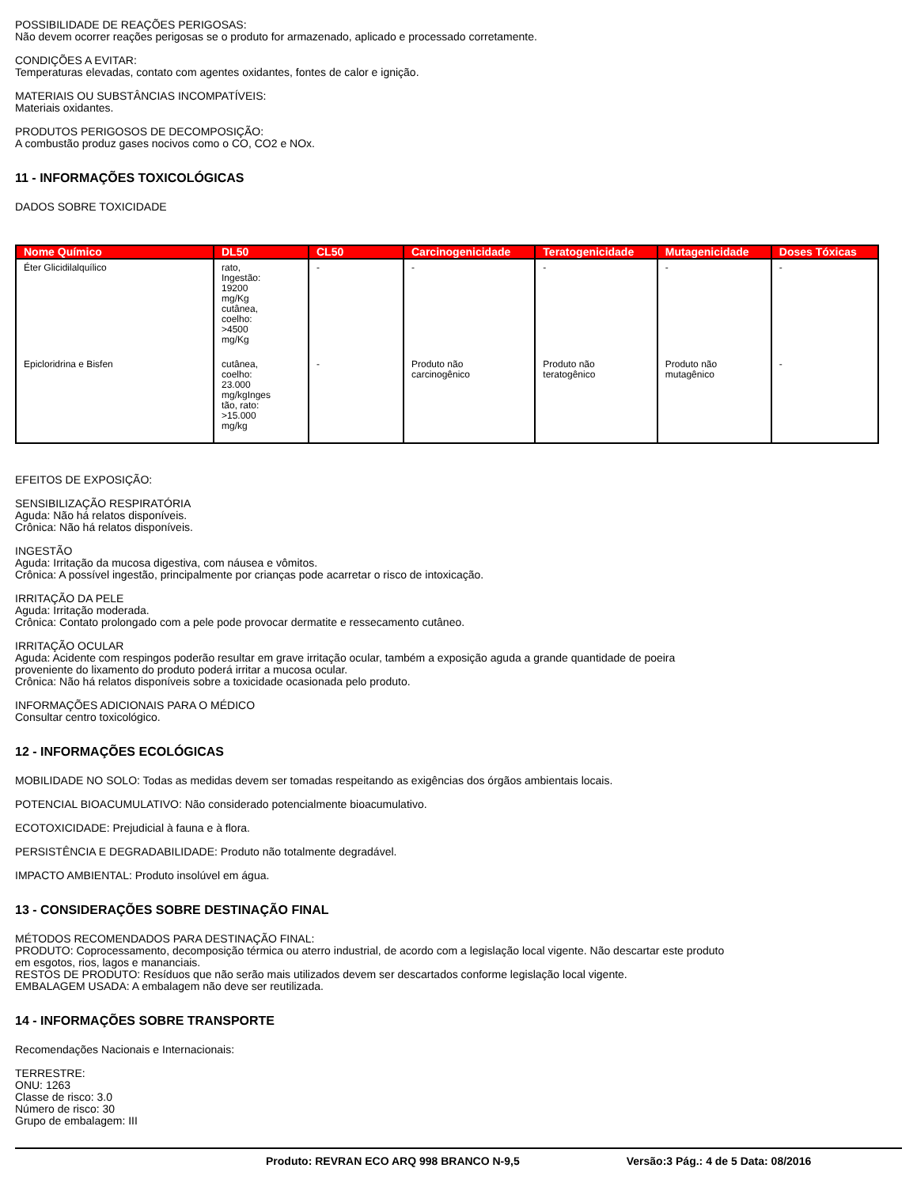POSSIBILIDADE DE REAÇÕES PERIGOSAS:
Não devem ocorrer reações perigosas se o produto for armazenado, aplicado e processado corretamente.
CONDIÇÕES A EVITAR:
Temperaturas elevadas, contato com agentes oxidantes, fontes de calor e ignição.
MATERIAIS OU SUBSTÂNCIAS INCOMPATÍVEIS:
Materiais oxidantes.
PRODUTOS PERIGOSOS DE DECOMPOSIÇÃO:
A combustão produz gases nocivos como o CO, CO2 e NOx.
11 - INFORMAÇÕES TOXICOLÓGICAS
DADOS SOBRE TOXICIDADE
| Nome Químico | DL50 | CL50 | Carcinogenicidade | Teratogenicidade | Mutagenicidade | Doses Tóxicas |
| --- | --- | --- | --- | --- | --- | --- |
| Éter Glicidilalquílico | rato, Ingestão: 19200 mg/Kg cutânea, coelho: >4500 mg/Kg | - | - | - | - | - |
| Epicloridrina e Bisfen | cutânea, coelho: 23.000 mg/kgInges tão, rato: >15.000 mg/kg | - | Produto não carcinogênico | Produto não teratogênico | Produto não mutagênico | - |
EFEITOS DE EXPOSIÇÃO:
SENSIBILIZAÇÃO RESPIRATÓRIA
Aguda: Não há relatos disponíveis.
Crônica: Não há relatos disponíveis.
INGESTÃO
Aguda: Irritação da mucosa digestiva, com náusea e vômitos.
Crônica: A possível ingestão, principalmente por crianças pode acarretar o risco de intoxicação.
IRRITAÇÃO DA PELE
Aguda: Irritação moderada.
Crônica: Contato prolongado com a pele pode provocar dermatite e ressecamento cutâneo.
IRRITAÇÃO OCULAR
Aguda: Acidente com respingos poderão resultar em grave irritação ocular, também a exposição aguda a grande quantidade de poeira
proveniente do lixamento do produto poderá irritar a mucosa ocular.
Crônica: Não há relatos disponíveis sobre a toxicidade ocasionada pelo produto.
INFORMAÇÕES ADICIONAIS PARA O MÉDICO
Consultar centro toxicológico.
12 - INFORMAÇÕES ECOLÓGICAS
MOBILIDADE NO SOLO: Todas as medidas devem ser tomadas respeitando as exigências dos órgãos ambientais locais.
POTENCIAL BIOACUMULATIVO: Não considerado potencialmente bioacumulativo.
ECOTOXICIDADE: Prejudicial à fauna e à flora.
PERSISTÊNCIA E DEGRADABILIDADE: Produto não totalmente degradável.
IMPACTO AMBIENTAL: Produto insolúvel em água.
13 - CONSIDERAÇÕES SOBRE DESTINAÇÃO FINAL
MÉTODOS RECOMENDADOS PARA DESTINAÇÃO FINAL:
PRODUTO: Coprocessamento, decomposição térmica ou aterro industrial, de acordo com a legislação local vigente. Não descartar este produto
em esgotos, rios, lagos e mananciais.
RESTOS DE PRODUTO: Resíduos que não serão mais utilizados devem ser descartados conforme legislação local vigente.
EMBALAGEM USADA: A embalagem não deve ser reutilizada.
14 - INFORMAÇÕES SOBRE TRANSPORTE
Recomendações Nacionais e Internacionais:
TERRESTRE:
ONU: 1263
Classe de risco: 3.0
Número de risco: 30
Grupo de embalagem: III
Produto: REVRAN ECO ARQ 998 BRANCO N-9,5 Versão:3 Pág.: 4 de 5 Data: 08/2016